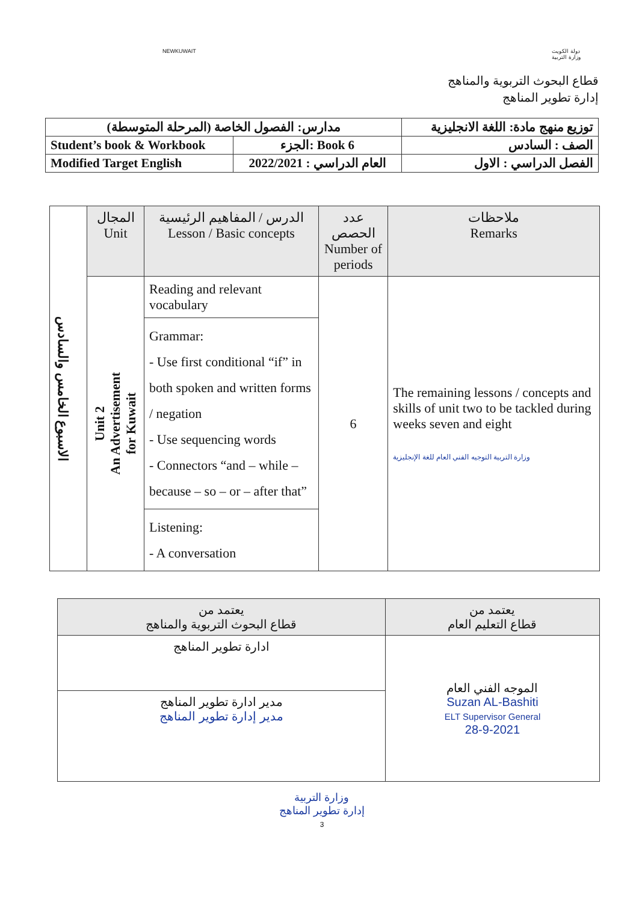NEWKUWAIT دولة الكويت
وزارة التربية
قطاع البحوث التربوية والمناهج
إدارة تطوير المناهج
| مدارس: الفصول الخاصة (المرحلة المتوسطة) | | توزيع منهج مادة: اللغة الانجليزية |
| Student’s book & Workbook | الجزء: Book 6 | الصف : السادس |
| Modified Target English | العام الدراسي : 2022/2021 | الفصل الدراسي : الاول |
| الاسبوع الخامس والسادس | المجال Unit | الدرس / المفاهيم الرئيسية Lesson / Basic concepts | عدد الحصص Number of periods | ملاحظات Remarks |
| | Unit 2 An Advertisement for Kuwait | Reading and relevant vocabulary | 6 | The remaining lessons / concepts and skills of unit two to be tackled during weeks seven and eight وزارة التربية التوجيه الفني العام للغة الإنجليزية |
| | | Grammar: - Use first conditional “if” in both spoken and written forms / negation - Use sequencing words - Connectors “and – while – because – so – or – after that” | | |
| | | Listening: - A conversation | | |
| يعتمد من قطاع التعليم العام | يعتمد من قطاع البحوث التربوية والمناهج |
| الموجه الفني العام Suzan AL-Bashiti ELT Supervisor General 28-9-2021 | ادارة تطوير المناهج |
| | مدير ادارة تطوير المناهج مدير إدارة تطوير المناهج |
وزارة التربية
إدارة تطوير المناهج
3